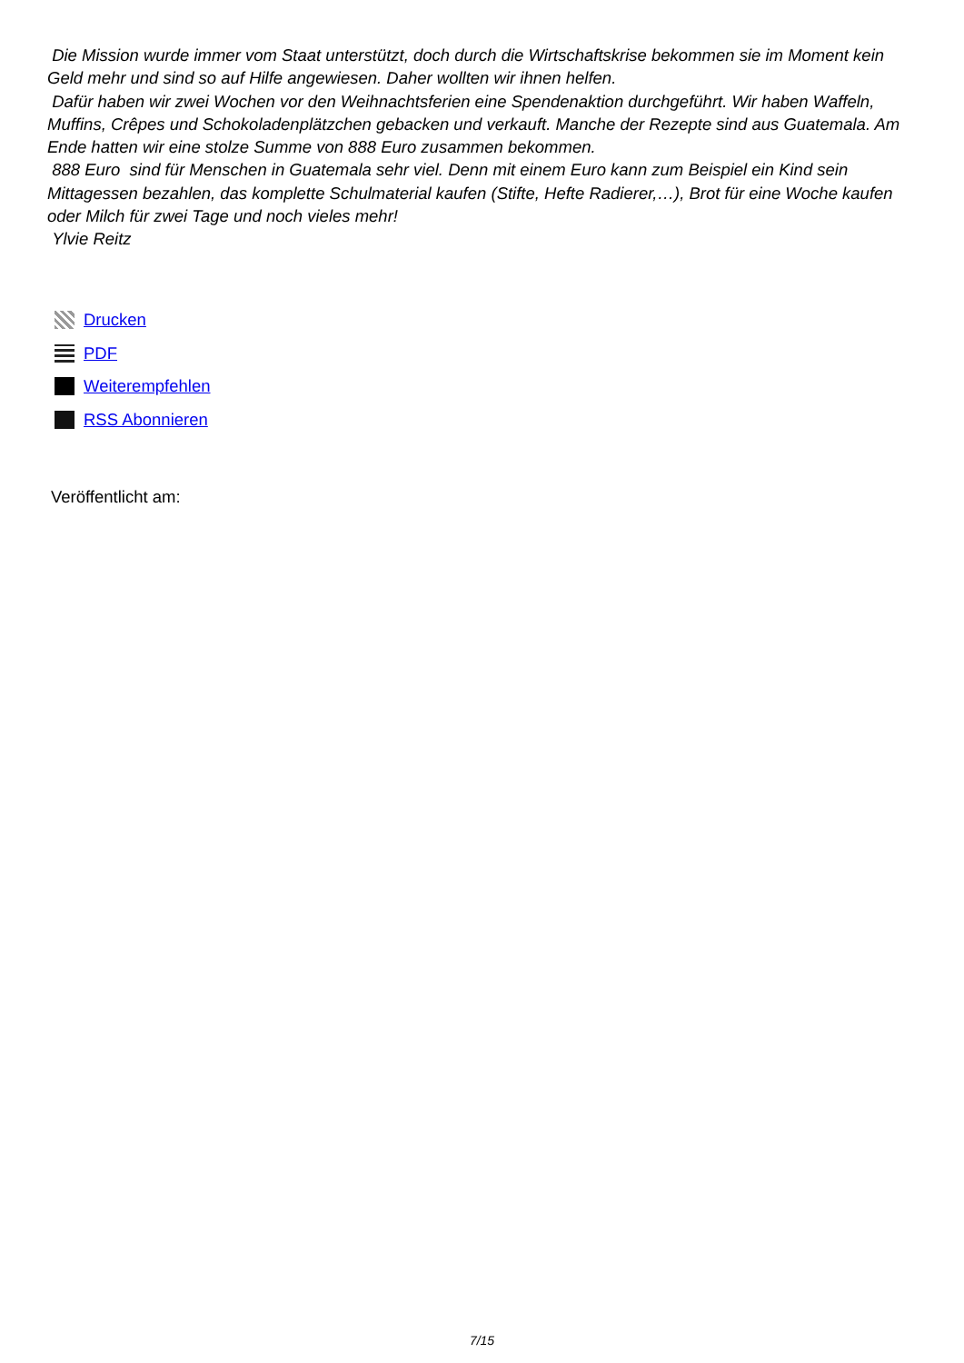Die Mission wurde immer vom Staat unterstützt, doch durch die Wirtschaftskrise bekommen sie im Moment kein Geld mehr und sind so auf Hilfe angewiesen. Daher wollten wir ihnen helfen.
Dafür haben wir zwei Wochen vor den Weihnachtsferien eine Spendenaktion durchgeführt. Wir haben Waffeln, Muffins, Crêpes und Schokoladenplätzchen gebacken und verkauft. Manche der Rezepte sind aus Guatemala. Am Ende hatten wir eine stolze Summe von 888 Euro zusammen bekommen.
888 Euro sind für Menschen in Guatemala sehr viel. Denn mit einem Euro kann zum Beispiel ein Kind sein Mittagessen bezahlen, das komplette Schulmaterial kaufen (Stifte, Hefte Radierer,…), Brot für eine Woche kaufen oder Milch für zwei Tage und noch vieles mehr!
Ylvie Reitz
Drucken
PDF
Weiterempfehlen
RSS Abonnieren
Veröffentlicht am:
7/15